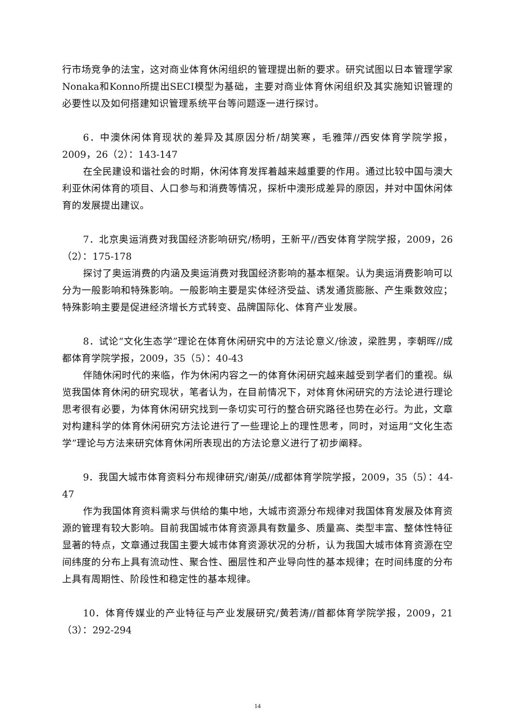行市场竞争的法宝，这对商业体育休闲组织的管理提出新的要求。研究试图以日本管理学家Nonaka和Konno所提出SECI模型为基础，主要对商业体育休闲组织及其实施知识管理的必要性以及如何搭建知识管理系统平台等问题逐一进行探讨。
6．中澳休闲体育现状的差异及其原因分析/胡笑寒，毛雅萍//西安体育学院学报，2009，26（2）：143-147
在全民建设和谐社会的时期，休闲体育发挥着越来越重要的作用。通过比较中国与澳大利亚休闲体育的项目、人口参与和消费等情况，探析中澳形成差异的原因，并对中国休闲体育的发展提出建议。
7．北京奥运消费对我国经济影响研究/杨明，王新平//西安体育学院学报，2009，26（2）：175-178
探讨了奥运消费的内涵及奥运消费对我国经济影响的基本框架。认为奥运消费影响可以分为一般影响和特殊影响。一般影响主要是实体经济受益、诱发通货膨胀、产生乘数效应；特殊影响主要是促进经济增长方式转变、品牌国际化、体育产业发展。
8．试论“文化生态学”理论在体育休闲研究中的方法论意义/徐波，梁胜男，李朝晖//成都体育学院学报，2009，35（5）：40-43
伴随休闲时代的来临，作为休闲内容之一的体育休闲研究越来越受到学者们的重视。纵览我国体育休闲的研究现状，笔者认为，在目前情况下，对体育休闲研究的方法论进行理论思考很有必要，为体育休闲研究找到一条切实可行的整合研究路径也势在必行。为此，文章对构建科学的体育休闲研究方法论进行了一些理论上的理性思考，同时，对运用“文化生态学”理论与方法来研究体育休闲所表现出的方法论意义进行了初步阐释。
9．我国大城市体育资料分布规律研究/谢英//成都体育学院学报，2009，35（5）：44-47
作为我国体育资料需求与供给的集中地，大城市资源分布规律对我国体育发展及体育资源的管理有较大影响。目前我国城市体育资源具有数量多、质量高、类型丰富、整体性特征显著的特点，文章通过我国主要大城市体育资源状况的分析，认为我国大城市体育资源在空间纬度的分布上具有流动性、聚合性、圈层性和产业导向性的基本规律；在时间纬度的分布上具有周期性、阶段性和稳定性的基本规律。
10．体育传媒业的产业特征与产业发展研究/黄若涛//首都体育学院学报，2009，21（3）：292-294
14